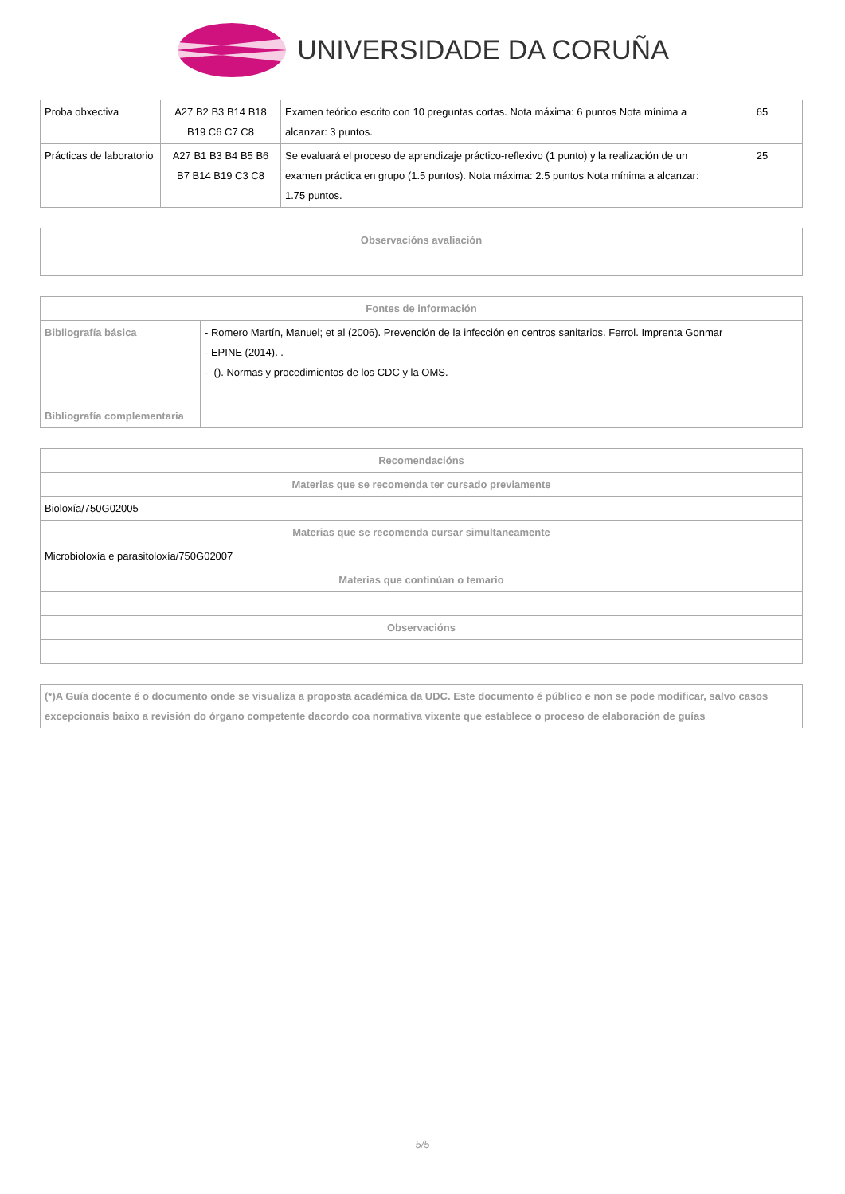UNIVERSIDADE DA CORUÑA
| Proba obxectiva | A27 B2 B3 B14 B18 B19 C6 C7 C8 | Examen teórico escrito con 10 preguntas cortas. Nota máxima: 6 puntos Nota mínima a alcanzar: 3 puntos. | 65 |
| Prácticas de laboratorio | A27 B1 B3 B4 B5 B6 B7 B14 B19 C3 C8 | Se evaluará el proceso de aprendizaje práctico-reflexivo (1 punto) y la realización de un examen práctica en grupo (1.5 puntos). Nota máxima: 2.5 puntos Nota mínima a alcanzar: 1.75 puntos. | 25 |
| Observacións avaliación |
| --- |
| Fontes de información | |
| --- | --- |
| Bibliografía básica | - Romero Martín, Manuel; et al (2006). Prevención de la infección en centros sanitarios. Ferrol. Imprenta Gonmar - EPINE (2014). . - (). Normas y procedimientos de los CDC y la OMS. |
| Bibliografía complementaria | |
| Recomendacións |
| --- |
| Materias que se recomenda ter cursado previamente |
| Bioloxía/750G02005 |
| Materias que se recomenda cursar simultaneamente |
| Microbioloxía e parasitoloxía/750G02007 |
| Materias que continúan o temario |
| Observacións |
| (*)A Guía docente é o documento onde se visualiza a proposta académica da UDC. Este documento é público e non se pode modificar, salvo casos excepcionais baixo a revisión do órgano competente dacordo coa normativa vixente que establece o proceso de elaboración de guías |
5/5